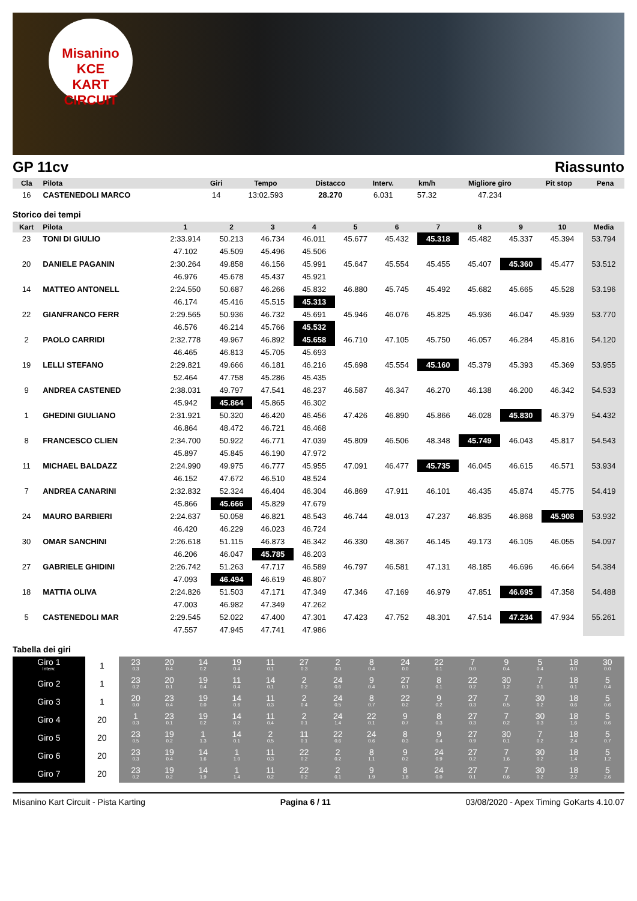Misanino
KCE
KART CIRCUIT
GP 11cv Riassunto
| Cla | Pilota | Giri | Tempo | Distacco | Interv. | km/h | Migliore giro | Pit stop | Pena |
| --- | --- | --- | --- | --- | --- | --- | --- | --- | --- |
| 16 | CASTENEDOLI MARCO | 14 | 13:02.593 | 28.270 | 6.031 | 57.32 | 47.234 | | |
Storico dei tempi
| Kart | Pilota | 1 | 2 | 3 | 4 | 5 | 6 | 7 | 8 | 9 | 10 | Media |
| --- | --- | --- | --- | --- | --- | --- | --- | --- | --- | --- | --- | --- |
| 23 | TONI DI GIULIO | 2:33.914 | 50.213 | 46.734 | 46.011 | 45.677 | 45.432 | 45.318 | 45.482 | 45.337 | 45.394 | 53.794 |
| | | 47.102 | 45.509 | 45.496 | 45.506 | | | | | | | |
| 20 | DANIELE PAGANIN | 2:30.264 | 49.858 | 46.156 | 45.991 | 45.647 | 45.554 | 45.455 | 45.407 | 45.360 | 45.477 | 53.512 |
| | | 46.976 | 45.678 | 45.437 | 45.921 | | | | | | | |
| 14 | MATTEO ANTONELL | 2:24.550 | 50.687 | 46.266 | 45.832 | 46.880 | 45.745 | 45.492 | 45.682 | 45.665 | 45.528 | 53.196 |
| | | 46.174 | 45.416 | 45.515 | 45.313 | | | | | | | |
| 22 | GIANFRANCO FERR | 2:29.565 | 50.936 | 46.732 | 45.691 | 45.946 | 46.076 | 45.825 | 45.936 | 46.047 | 45.939 | 53.770 |
| | | 46.576 | 46.214 | 45.766 | 45.532 | | | | | | | |
| 2 | PAOLO CARRIDI | 2:32.778 | 49.967 | 46.892 | 45.658 | 46.710 | 47.105 | 45.750 | 46.057 | 46.284 | 45.816 | 54.120 |
| | | 46.465 | 46.813 | 45.705 | 45.693 | | | | | | | |
| 19 | LELLI STEFANO | 2:29.821 | 49.666 | 46.181 | 46.216 | 45.698 | 45.554 | 45.160 | 45.379 | 45.393 | 45.369 | 53.955 |
| | | 52.464 | 47.758 | 45.286 | 45.435 | | | | | | | |
| 9 | ANDREA CASTENED | 2:38.031 | 49.797 | 47.541 | 46.237 | 46.587 | 46.347 | 46.270 | 46.138 | 46.200 | 46.342 | 54.533 |
| | | 45.942 | 45.864 | 45.865 | 46.302 | | | | | | | |
| 1 | GHEDINI GIULIANO | 2:31.921 | 50.320 | 46.420 | 46.456 | 47.426 | 46.890 | 45.866 | 46.028 | 45.830 | 46.379 | 54.432 |
| | | 46.864 | 48.472 | 46.721 | 46.468 | | | | | | | |
| 8 | FRANCESCO CLIEN | 2:34.700 | 50.922 | 46.771 | 47.039 | 45.809 | 46.506 | 48.348 | 45.749 | 46.043 | 45.817 | 54.543 |
| | | 45.897 | 45.845 | 46.190 | 47.972 | | | | | | | |
| 11 | MICHAEL BALDAZZ | 2:24.990 | 49.975 | 46.777 | 45.955 | 47.091 | 46.477 | 45.735 | 46.045 | 46.615 | 46.571 | 53.934 |
| | | 46.152 | 47.672 | 46.510 | 48.524 | | | | | | | |
| 7 | ANDREA CANARINI | 2:32.832 | 52.324 | 46.404 | 46.304 | 46.869 | 47.911 | 46.101 | 46.435 | 45.874 | 45.775 | 54.419 |
| | | 45.866 | 45.666 | 45.829 | 47.679 | | | | | | | |
| 24 | MAURO BARBIERI | 2:24.637 | 50.058 | 46.821 | 46.543 | 46.744 | 48.013 | 47.237 | 46.835 | 46.868 | 45.908 | 53.932 |
| | | 46.420 | 46.229 | 46.023 | 46.724 | | | | | | | |
| 30 | OMAR SANCHINI | 2:26.618 | 51.115 | 46.873 | 46.342 | 46.330 | 48.367 | 46.145 | 49.173 | 46.105 | 46.055 | 54.097 |
| | | 46.206 | 46.047 | 45.785 | 46.203 | | | | | | | |
| 27 | GABRIELE GHIDINI | 2:26.742 | 51.263 | 47.717 | 46.589 | 46.797 | 46.581 | 47.131 | 48.185 | 46.696 | 46.664 | 54.384 |
| | | 47.093 | 46.494 | 46.619 | 46.807 | | | | | | | |
| 18 | MATTIA OLIVA | 2:24.826 | 51.503 | 47.171 | 47.349 | 47.346 | 47.169 | 46.979 | 47.851 | 46.695 | 47.358 | 54.488 |
| | | 47.003 | 46.982 | 47.349 | 47.262 | | | | | | | |
| 5 | CASTENEDOLI MAR | 2:29.545 | 52.022 | 47.400 | 47.301 | 47.423 | 47.752 | 48.301 | 47.514 | 47.234 | 47.934 | 55.261 |
| | | 47.557 | 47.945 | 47.741 | 47.986 | | | | | | | |
Tabella dei giri
| Giro 1 Interv. | 1 | 23 0.3 | 20 0.4 | 14 0.2 | 19 0.4 | 11 0.1 | 27 0.3 | 2 0.0 | 8 0.4 | 24 0.0 | 22 0.1 | 7 0.0 | 9 0.4 | 5 0.4 | 18 0.0 | 30 0.0 |
| Giro 2 | 1 | 23 0.2 | 20 0.1 | 19 0.4 | 11 0.4 | 14 0.1 | 2 0.2 | 24 0.6 | 9 0.4 | 27 0.1 | 8 0.1 | 22 0.2 | 30 1.2 | 7 0.1 | 18 0.1 | 5 0.4 |
| Giro 3 | 1 | 20 0.0 | 23 0.4 | 19 0.0 | 14 0.6 | 11 0.3 | 2 0.4 | 24 0.5 | 8 0.7 | 22 0.2 | 9 0.2 | 27 0.3 | 7 0.5 | 30 0.2 | 18 0.6 | 5 0.6 |
| Giro 4 | 20 | 1 0.3 | 23 0.1 | 19 0.2 | 14 0.2 | 11 0.4 | 2 0.1 | 24 1.4 | 22 0.1 | 9 0.7 | 8 0.3 | 27 0.3 | 7 0.2 | 30 0.3 | 18 1.6 | 5 0.6 |
| Giro 5 | 20 | 23 0.5 | 19 0.2 | 1 1.3 | 14 0.1 | 2 0.5 | 11 0.1 | 22 0.6 | 24 0.6 | 8 0.3 | 9 0.4 | 27 0.9 | 30 0.1 | 7 0.2 | 18 2.4 | 5 0.7 |
| Giro 6 | 20 | 23 0.3 | 19 0.4 | 14 1.6 | 1 1.0 | 11 0.3 | 22 0.2 | 2 0.2 | 8 1.1 | 9 0.2 | 24 0.9 | 27 0.2 | 7 1.6 | 30 0.2 | 18 1.4 | 5 1.2 |
| Giro 7 | 20 | 23 0.2 | 19 0.2 | 14 1.9 | 1 1.4 | 11 0.2 | 22 0.2 | 2 0.1 | 9 1.9 | 8 1.8 | 24 0.0 | 27 0.1 | 7 0.6 | 30 0.2 | 18 2.2 | 5 2.6 |
Misanino Kart Circuit - Pista Karting Pagina 6 / 11 03/08/2020 - Apex Timing GoKarts 4.10.07